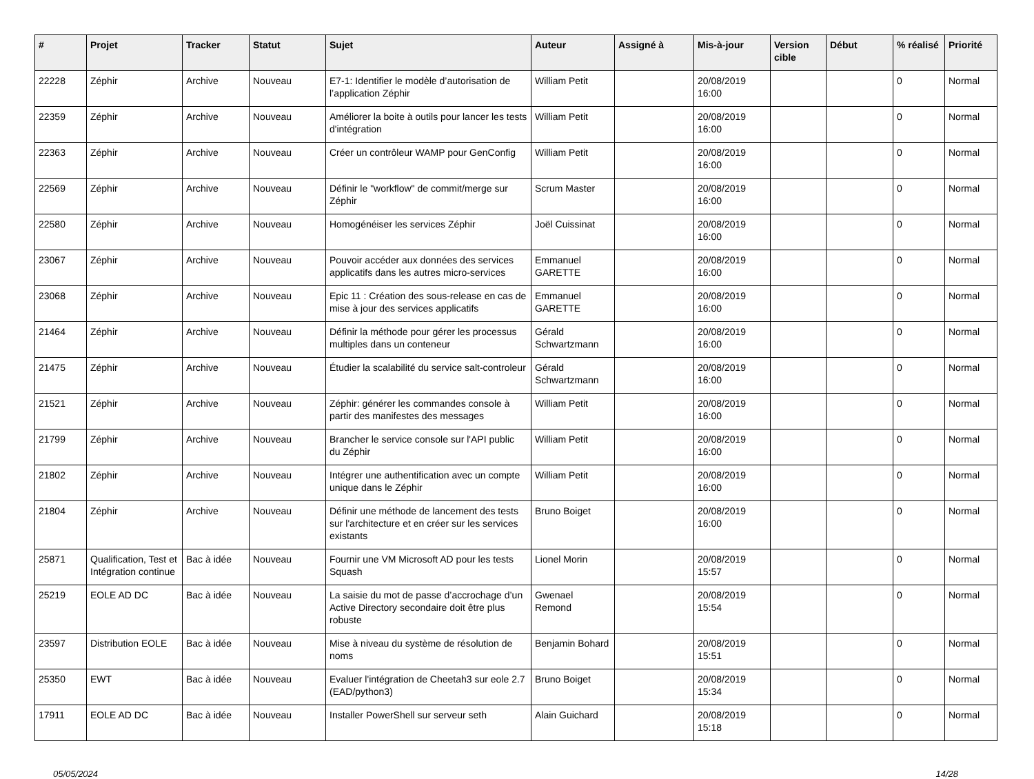| # | Projet | Tracker | Statut | Sujet | Auteur | Assigné à | Mis-à-jour | Version cible | Début | % réalisé | Priorité |
| --- | --- | --- | --- | --- | --- | --- | --- | --- | --- | --- | --- |
| 22228 | Zéphir | Archive | Nouveau | E7-1: Identifier le modèle d’autorisation de l’application Zéphir | William Petit | | 20/08/2019 16:00 | | | 0 | Normal |
| 22359 | Zéphir | Archive | Nouveau | Améliorer la boite à outils pour lancer les tests d'intégration | William Petit | | 20/08/2019 16:00 | | | 0 | Normal |
| 22363 | Zéphir | Archive | Nouveau | Créer un contrôleur WAMP pour GenConfig | William Petit | | 20/08/2019 16:00 | | | 0 | Normal |
| 22569 | Zéphir | Archive | Nouveau | Définir le "workflow" de commit/merge sur Zéphir | Scrum Master | | 20/08/2019 16:00 | | | 0 | Normal |
| 22580 | Zéphir | Archive | Nouveau | Homogénéiser les services Zéphir | Joël Cuissinat | | 20/08/2019 16:00 | | | 0 | Normal |
| 23067 | Zéphir | Archive | Nouveau | Pouvoir accéder aux données des services applicatifs dans les autres micro-services | Emmanuel GARETTE | | 20/08/2019 16:00 | | | 0 | Normal |
| 23068 | Zéphir | Archive | Nouveau | Epic 11 : Création des sous-release en cas de mise à jour des services applicatifs | Emmanuel GARETTE | | 20/08/2019 16:00 | | | 0 | Normal |
| 21464 | Zéphir | Archive | Nouveau | Définir la méthode pour gérer les processus multiples dans un conteneur | Gérald Schwartzmann | | 20/08/2019 16:00 | | | 0 | Normal |
| 21475 | Zéphir | Archive | Nouveau | Étudier la scalabilité du service salt-controleur | Gérald Schwartzmann | | 20/08/2019 16:00 | | | 0 | Normal |
| 21521 | Zéphir | Archive | Nouveau | Zéphir: générer les commandes console à partir des manifestes des messages | William Petit | | 20/08/2019 16:00 | | | 0 | Normal |
| 21799 | Zéphir | Archive | Nouveau | Brancher le service console sur l'API public du Zéphir | William Petit | | 20/08/2019 16:00 | | | 0 | Normal |
| 21802 | Zéphir | Archive | Nouveau | Intégrer une authentification avec un compte unique dans le Zéphir | William Petit | | 20/08/2019 16:00 | | | 0 | Normal |
| 21804 | Zéphir | Archive | Nouveau | Définir une méthode de lancement des tests sur l'architecture et en créer sur les services existants | Bruno Boiget | | 20/08/2019 16:00 | | | 0 | Normal |
| 25871 | Qualification, Test et Intégration continue | Bac à idée | Nouveau | Fournir une VM Microsoft AD pour les tests Squash | Lionel Morin | | 20/08/2019 15:57 | | | 0 | Normal |
| 25219 | EOLE AD DC | Bac à idée | Nouveau | La saisie du mot de passe d’accrochage d’un Active Directory secondaire doit être plus robuste | Gwenael Remond | | 20/08/2019 15:54 | | | 0 | Normal |
| 23597 | Distribution EOLE | Bac à idée | Nouveau | Mise à niveau du système de résolution de noms | Benjamin Bohard | | 20/08/2019 15:51 | | | 0 | Normal |
| 25350 | EWT | Bac à idée | Nouveau | Evaluer l'intégration de Cheetah3 sur eole 2.7 (EAD/python3) | Bruno Boiget | | 20/08/2019 15:34 | | | 0 | Normal |
| 17911 | EOLE AD DC | Bac à idée | Nouveau | Installer PowerShell sur serveur seth | Alain Guichard | | 20/08/2019 15:18 | | | 0 | Normal |
05/05/2024 14/28